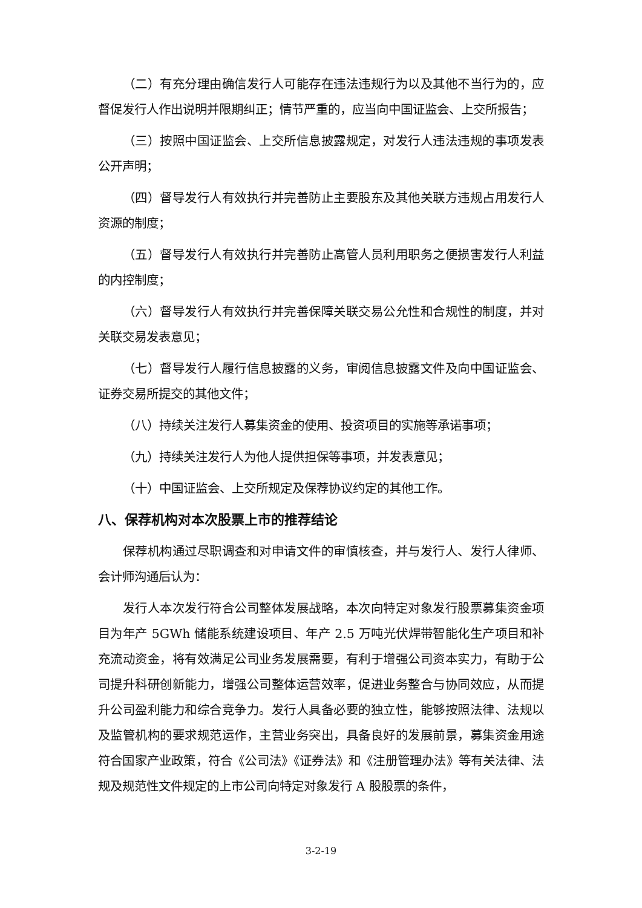（二）有充分理由确信发行人可能存在违法违规行为以及其他不当行为的，应督促发行人作出说明并限期纠正；情节严重的，应当向中国证监会、上交所报告；
（三）按照中国证监会、上交所信息披露规定，对发行人违法违规的事项发表公开声明；
（四）督导发行人有效执行并完善防止主要股东及其他关联方违规占用发行人资源的制度；
（五）督导发行人有效执行并完善防止高管人员利用职务之便损害发行人利益的内控制度；
（六）督导发行人有效执行并完善保障关联交易公允性和合规性的制度，并对关联交易发表意见；
（七）督导发行人履行信息披露的义务，审阅信息披露文件及向中国证监会、证券交易所提交的其他文件；
（八）持续关注发行人募集资金的使用、投资项目的实施等承诺事项；
（九）持续关注发行人为他人提供担保等事项，并发表意见；
（十）中国证监会、上交所规定及保荐协议约定的其他工作。
八、保荐机构对本次股票上市的推荐结论
保荐机构通过尽职调查和对申请文件的审慎核查，并与发行人、发行人律师、会计师沟通后认为：
发行人本次发行符合公司整体发展战略，本次向特定对象发行股票募集资金项目为年产 5GWh 储能系统建设项目、年产 2.5 万吨光伏焊带智能化生产项目和补充流动资金，将有效满足公司业务发展需要，有利于增强公司资本实力，有助于公司提升科研创新能力，增强公司整体运营效率，促进业务整合与协同效应，从而提升公司盈利能力和综合竞争力。发行人具备必要的独立性，能够按照法律、法规以及监管机构的要求规范运作，主营业务突出，具备良好的发展前景，募集资金用途符合国家产业政策，符合《公司法》《证券法》和《注册管理办法》等有关法律、法规及规范性文件规定的上市公司向特定对象发行 A 股股票的条件，
3-2-19